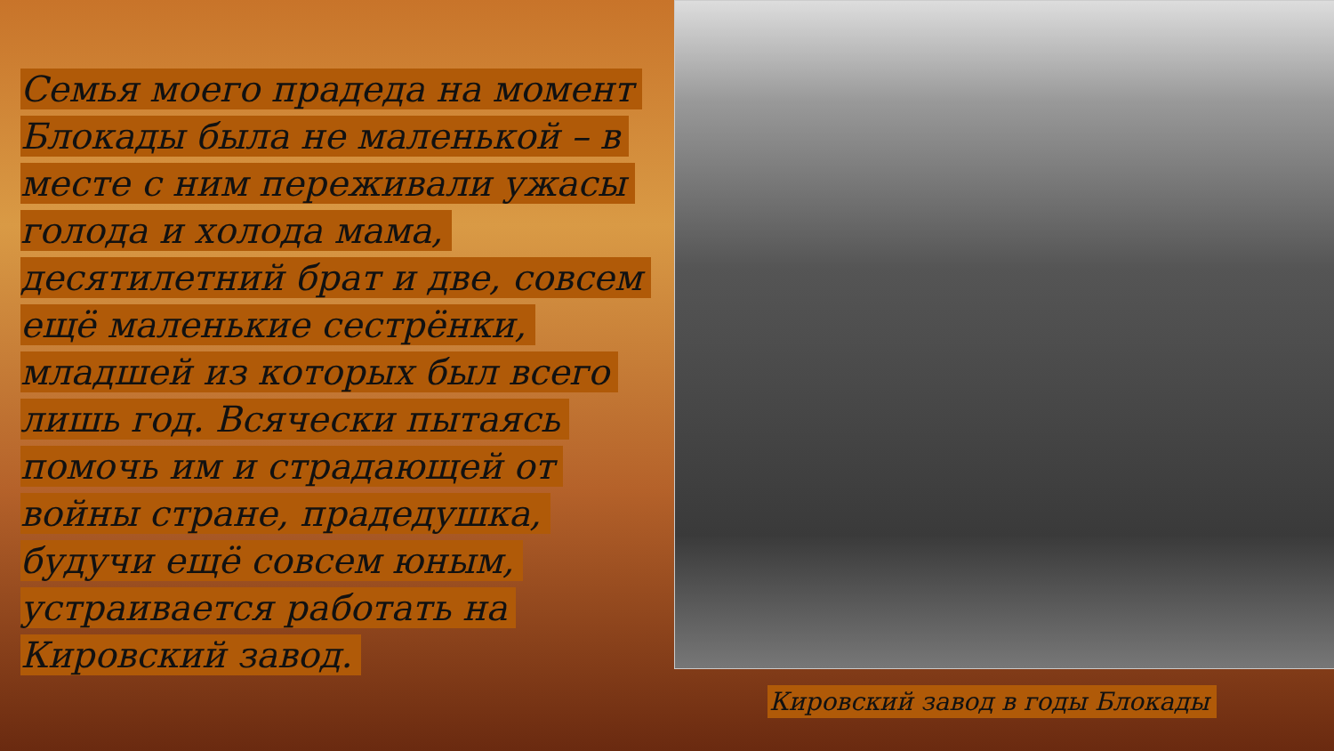Семья моего прадеда на момент Блокады была не маленькой – в месте с ним переживали ужасы голода и холода мама, десятилетний брат и две, совсем ещё маленькие сестрёнки, младшей из которых был всего лишь год. Всячески пытаясь помочь им и страдающей от войны стране, прадедушка, будучи ещё совсем юным, устраивается работать на Кировский завод.
Кировский завод в годы Блокады